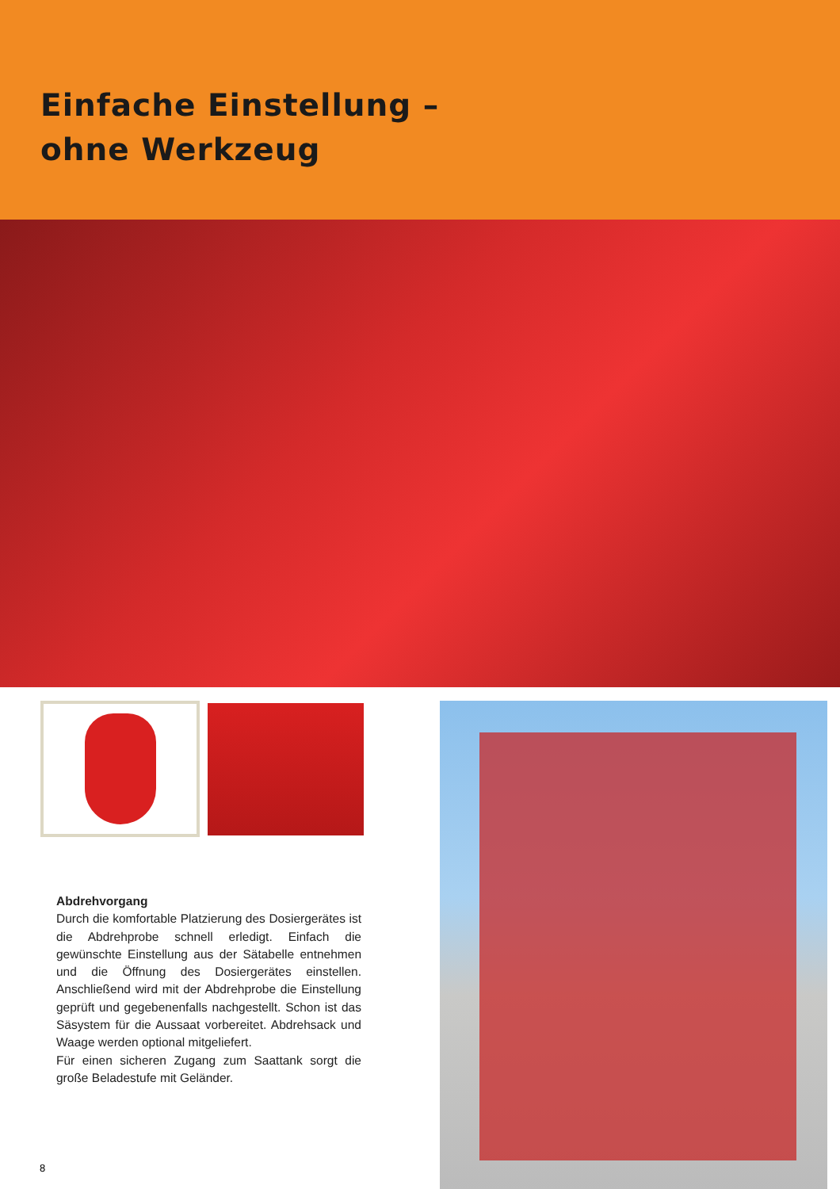Einfache Einstellung –
ohne Werkzeug
Abdrehvorgang
Durch die komfortable Platzierung des Dosiergerätes ist die Abdrehprobe schnell erledigt. Einfach die gewünschte Einstellung aus der Sätabelle entnehmen und die Öffnung des Dosiergerätes einstellen. Anschließend wird mit der Abdrehprobe die Einstellung geprüft und gegebenenfalls nachgestellt. Schon ist das Säsystem für die Aussaat vorbereitet. Abdrehsack und Waage werden optional mitgeliefert.
Für einen sicheren Zugang zum Saattank sorgt die große Beladestufe mit Geländer.
8